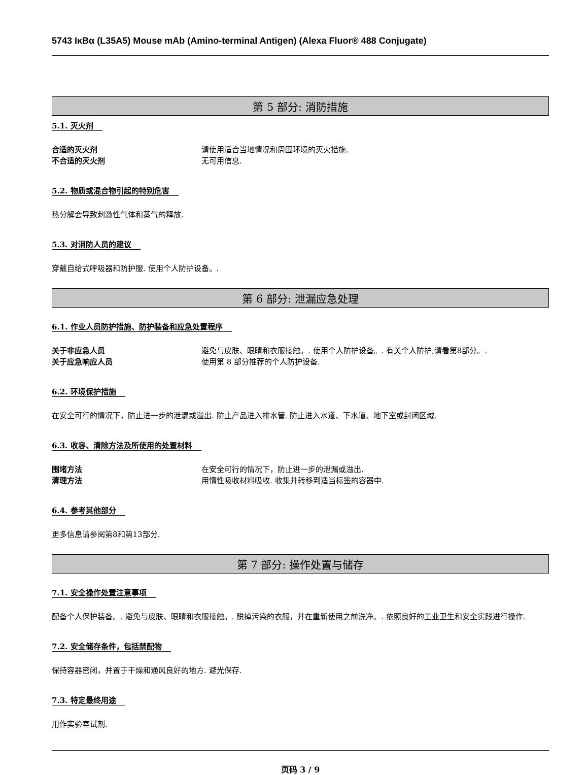5743 IκBα (L35A5) Mouse mAb (Amino-terminal Antigen) (Alexa Fluor® 488 Conjugate)
第 5 部分: 消防措施
5.1. 灭火剂
合适的灭火剂 请使用适合当地情况和周围环境的灭火措施.
不合适的灭火剂 无可用信息.
5.2. 物质或混合物引起的特别危害
热分解会导致刺激性气体和蒸气的释放.
5.3. 对消防人员的建议
穿戴自给式呼吸器和防护服. 使用个人防护设备。.
第 6 部分: 泄漏应急处理
6.1. 作业人员防护措施、防护装备和应急处置程序
关于非应急人员 避免与皮肤、眼睛和衣服接触。. 使用个人防护设备。. 有关个人防护,请看第8部分。.
关于应急响应人员 使用第 8 部分推荐的个人防护设备.
6.2. 环境保护措施
在安全可行的情况下，防止进一步的泄漏或溢出. 防止产品进入排水管. 防止进入水道、下水道、地下室或封闭区域.
6.3. 收容、清除方法及所使用的处置材料
围堵方法 在安全可行的情况下，防止进一步的泄漏或溢出.
清理方法 用惰性吸收材料吸收. 收集并转移到适当标签的容器中.
6.4. 参考其他部分
更多信息请参阅第8和第13部分.
第 7 部分: 操作处置与储存
7.1. 安全操作处置注意事项
配备个人保护装备。. 避免与皮肤、眼睛和衣服接触。. 脱掉污染的衣服，并在重新使用之前洗净。. 依照良好的工业卫生和安全实践进行操作.
7.2. 安全储存条件，包括禁配物
保持容器密闭，并置于干燥和通风良好的地方. 避光保存.
7.3. 特定最终用途
用作实验室试剂.
页码 3 / 9